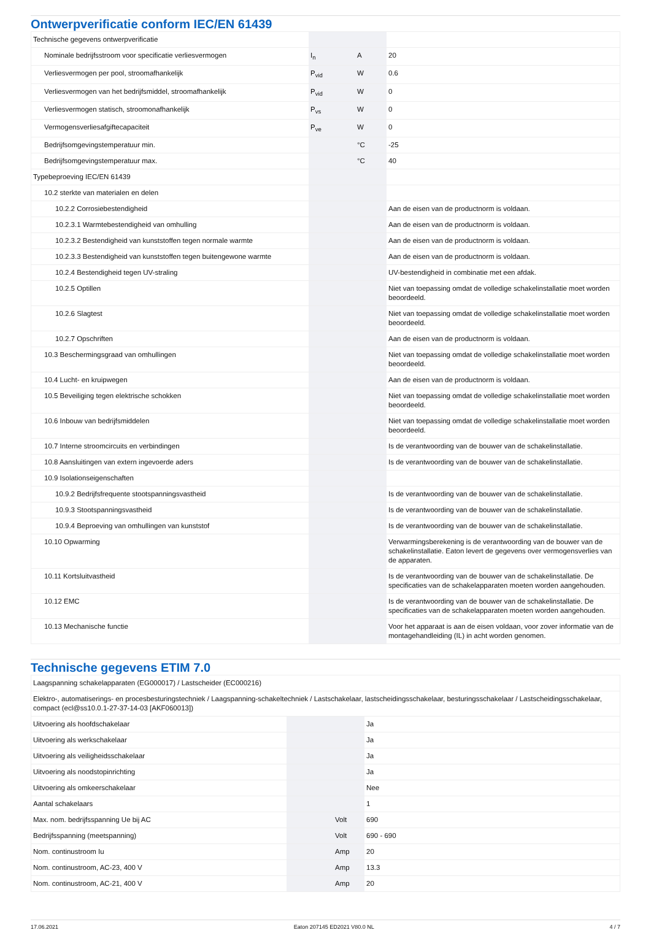Ontwerpverificatie conform IEC/EN 61439
| Technische gegevens ontwerpverificatie | | | |
| Nominale bedrijfsstroom voor specificatie verliesvermogen | I<sub>n</sub> | A | 20 |
| Verliesvermogen per pool, stroomafhankelijk | P<sub>vid</sub> | W | 0.6 |
| Verliesvermogen van het bedrijfsmiddel, stroomafhankelijk | P<sub>vid</sub> | W | 0 |
| Verliesvermogen statisch, stroomonafhankelijk | P<sub>vs</sub> | W | 0 |
| Vermogensverliesafgiftecapaciteit | P<sub>ve</sub> | W | 0 |
| Bedrijfsomgevingstemperatuur min. | | °C | -25 |
| Bedrijfsomgevingstemperatuur max. | | °C | 40 |
| Typebeproeving IEC/EN 61439 | | | |
| 10.2 sterkte van materialen en delen | | | |
| 10.2.2 Corrosiebestendigheid | | | Aan de eisen van de productnorm is voldaan. |
| 10.2.3.1 Warmtebestendigheid van omhulling | | | Aan de eisen van de productnorm is voldaan. |
| 10.2.3.2 Bestendigheid van kunststoffen tegen normale warmte | | | Aan de eisen van de productnorm is voldaan. |
| 10.2.3.3 Bestendigheid van kunststoffen tegen buitengewone warmte | | | Aan de eisen van de productnorm is voldaan. |
| 10.2.4 Bestendigheid tegen UV-straling | | | UV-bestendigheid in combinatie met een afdak. |
| 10.2.5 Optillen | | | Niet van toepassing omdat de volledige schakelinstallatie moet worden beoordeeld. |
| 10.2.6 Slagtest | | | Niet van toepassing omdat de volledige schakelinstallatie moet worden beoordeeld. |
| 10.2.7 Opschriften | | | Aan de eisen van de productnorm is voldaan. |
| 10.3 Beschermingsgraad van omhullingen | | | Niet van toepassing omdat de volledige schakelinstallatie moet worden beoordeeld. |
| 10.4 Lucht- en kruipwegen | | | Aan de eisen van de productnorm is voldaan. |
| 10.5 Beveiliging tegen elektrische schokken | | | Niet van toepassing omdat de volledige schakelinstallatie moet worden beoordeeld. |
| 10.6 Inbouw van bedrijfsmiddelen | | | Niet van toepassing omdat de volledige schakelinstallatie moet worden beoordeeld. |
| 10.7 Interne stroomcircuits en verbindingen | | | Is de verantwoording van de bouwer van de schakelinstallatie. |
| 10.8 Aansluitingen van extern ingevoerde aders | | | Is de verantwoording van de bouwer van de schakelinstallatie. |
| 10.9 Isolationseigenschaften | | | |
| 10.9.2 Bedrijfsfrequente stootspanningsvastheid | | | Is de verantwoording van de bouwer van de schakelinstallatie. |
| 10.9.3 Stootspanningsvastheid | | | Is de verantwoording van de bouwer van de schakelinstallatie. |
| 10.9.4 Beproeving van omhullingen van kunststof | | | Is de verantwoording van de bouwer van de schakelinstallatie. |
| 10.10 Opwarming | | | Verwarmingsberekening is de verantwoording van de bouwer van de schakelinstallatie. Eaton levert de gegevens over vermogensverlies van de apparaten. |
| 10.11 Kortsluitvastheid | | | Is de verantwoording van de bouwer van de schakelinstallatie. De specificaties van de schakelapparaten moeten worden aangehouden. |
| 10.12 EMC | | | Is de verantwoording van de bouwer van de schakelinstallatie. De specificaties van de schakelapparaten moeten worden aangehouden. |
| 10.13 Mechanische functie | | | Voor het apparaat is aan de eisen voldaan, voor zover informatie van de montagehandleiding (IL) in acht worden genomen. |
Technische gegevens ETIM 7.0
| Laagspanning schakelapparaten (EG000017) / Lastscheider (EC000216) | | | |
| Elektro-, automatiserings- en procesbesturingstechniek / Laagspanning-schakeltechniek / Lastschakelaar, lastscheidingsschakelaar, besturingsschakelaar / Lastscheidingsschakelaar, compact (ecl@ss10.0.1-27-37-14-03 [AKF060013]) | | | |
| Uitvoering als hoofdschakelaar | | | Ja |
| Uitvoering als werkschakelaar | | | Ja |
| Uitvoering als veiligheidsschakelaar | | | Ja |
| Uitvoering als noodstopinrichting | | | Ja |
| Uitvoering als omkeerschakelaar | | | Nee |
| Aantal schakelaars | | | 1 |
| Max. nom. bedrijfsspanning Ue bij AC | | Volt | 690 |
| Bedrijfsspanning (meetspanning) | | Volt | 690 - 690 |
| Nom. continustroom Iu | | Amp | 20 |
| Nom. continustroom, AC-23, 400 V | | Amp | 13.3 |
| Nom. continustroom, AC-21, 400 V | | Amp | 20 |
17.06.2021 Eaton 207145 ED2021 V80.0 NL 4 / 7